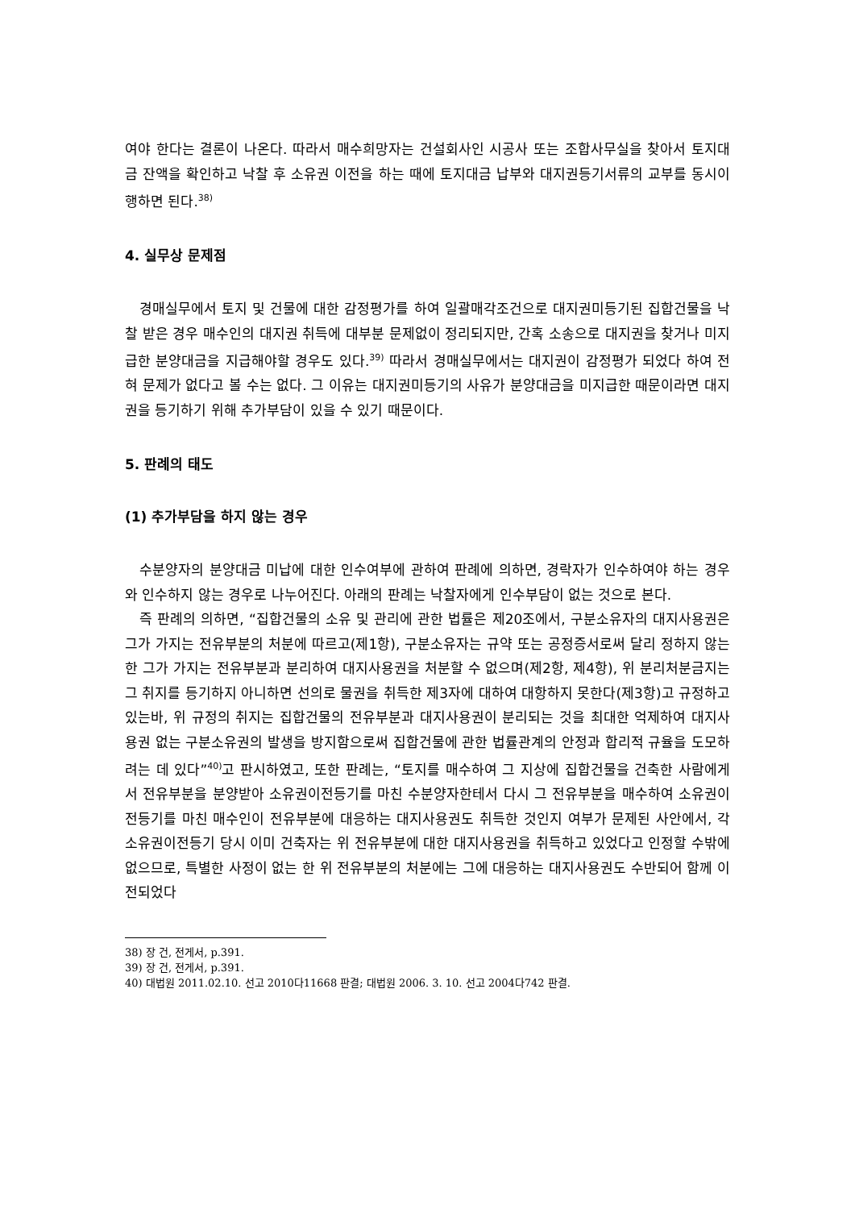여야 한다는 결론이 나온다. 따라서 매수희망자는 건설회사인 시공사 또는 조합사무실을 찾아서 토지대금 잔액을 확인하고 낙찰 후 소유권 이전을 하는 때에 토지대금 납부와 대지권등기서류의 교부를 동시이행하면 된다.<sup>38)</sup>
4. 실무상 문제점
경매실무에서 토지 및 건물에 대한 감정평가를 하여 일괄매각조건으로 대지권미등기된 집합건물을 낙찰 받은 경우 매수인의 대지권 취득에 대부분 문제없이 정리되지만, 간혹 소송으로 대지권을 찾거나 미지급한 분양대금을 지급해야할 경우도 있다.<sup>39)</sup> 따라서 경매실무에서는 대지권이 감정평가 되었다 하여 전혀 문제가 없다고 볼 수는 없다. 그 이유는 대지권미등기의 사유가 분양대금을 미지급한 때문이라면 대지권을 등기하기 위해 추가부담이 있을 수 있기 때문이다.
5. 판례의 태도
(1) 추가부담을 하지 않는 경우
수분양자의 분양대금 미납에 대한 인수여부에 관하여 판례에 의하면, 경락자가 인수하여야 하는 경우와 인수하지 않는 경우로 나누어진다. 아래의 판례는 낙찰자에게 인수부담이 없는 것으로 본다.
즉 판례의 의하면, “집합건물의 소유 및 관리에 관한 법률은 제20조에서, 구분소유자의 대지사용권은 그가 가지는 전유부분의 처분에 따르고(제1항), 구분소유자는 규약 또는 공정증서로써 달리 정하지 않는 한 그가 가지는 전유부분과 분리하여 대지사용권을 처분할 수 없으며(제2항, 제4항), 위 분리처분금지는 그 취지를 등기하지 아니하면 선의로 물권을 취득한 제3자에 대하여 대항하지 못한다(제3항)고 규정하고 있는바, 위 규정의 취지는 집합건물의 전유부분과 대지사용권이 분리되는 것을 최대한 억제하여 대지사용권 없는 구분소유권의 발생을 방지함으로써 집합건물에 관한 법률관계의 안정과 합리적 규율을 도모하려는 데 있다”<sup>40)</sup>고 판시하였고, 또한 판례는, “토지를 매수하여 그 지상에 집합건물을 건축한 사람에게서 전유부분을 분양받아 소유권이전등기를 마친 수분양자한테서 다시 그 전유부분을 매수하여 소유권이전등기를 마친 매수인이 전유부분에 대응하는 대지사용권도 취득한 것인지 여부가 문제된 사안에서, 각 소유권이전등기 당시 이미 건축자는 위 전유부분에 대한 대지사용권을 취득하고 있었다고 인정할 수밖에 없으므로, 특별한 사정이 없는 한 위 전유부분의 처분에는 그에 대응하는 대지사용권도 수반되어 함께 이전되었다
38) 장 건, 전게서, p.391.
39) 장 건, 전게서, p.391.
40) 대법원 2011.02.10. 선고 2010다11668 판결; 대법원 2006. 3. 10. 선고 2004다742 판결.